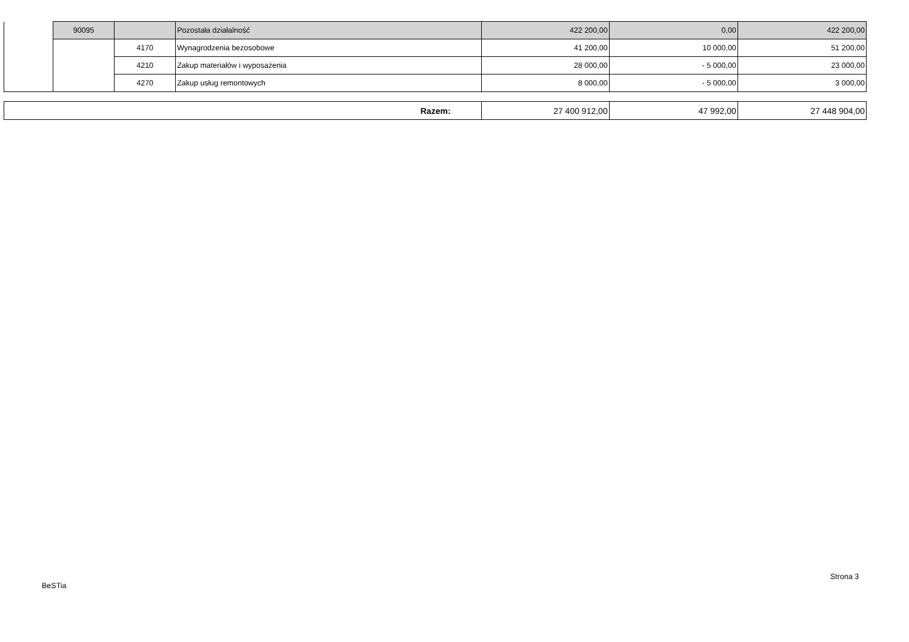| | 90095 | | Pozostała działalność | 422 200,00 | 0,00 | 422 200,00 |
| | | 4170 | Wynagrodzenia bezosobowe | 41 200,00 | 10 000,00 | 51 200,00 |
| | | 4210 | Zakup materiałów i wyposażenia | 28 000,00 | - 5 000,00 | 23 000,00 |
| | | 4270 | Zakup usług remontowych | 8 000,00 | - 5 000,00 | 3 000,00 |
| Razem: | 27 400 912,00 | 47 992,00 | 27 448 904,00 |
Strona 3
BeSTia